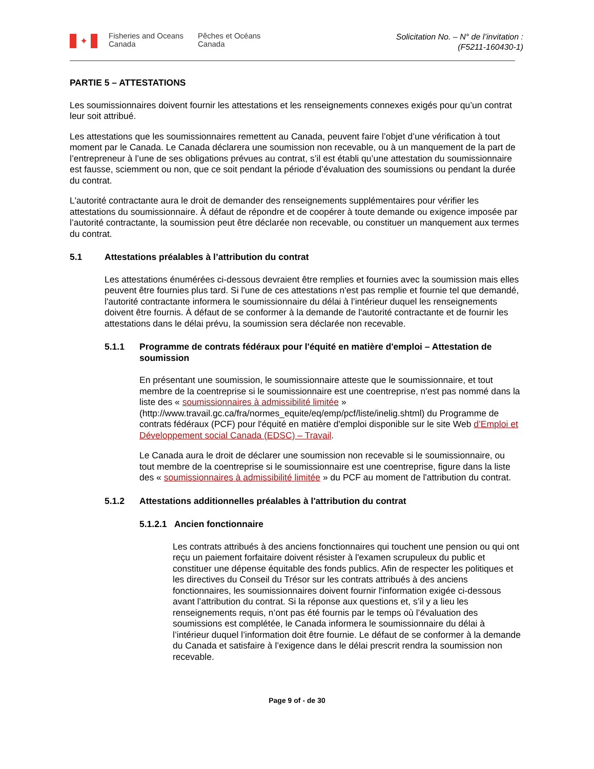✦
Fisheries and Oceans Canada
Pêches et Océans Canada
Solicitation No. – N° de l’invitation :
(F5211-160430-1)
PARTIE 5 – ATTESTATIONS
Les soumissionnaires doivent fournir les attestations et les renseignements connexes exigés pour qu’un contrat leur soit attribué.
Les attestations que les soumissionnaires remettent au Canada, peuvent faire l’objet d’une vérification à tout moment par le Canada. Le Canada déclarera une soumission non recevable, ou à un manquement de la part de l’entrepreneur à l’une de ses obligations prévues au contrat, s’il est établi qu’une attestation du soumissionnaire est fausse, sciemment ou non, que ce soit pendant la période d’évaluation des soumissions ou pendant la durée du contrat.
L'autorité contractante aura le droit de demander des renseignements supplémentaires pour vérifier les attestations du soumissionnaire. À défaut de répondre et de coopérer à toute demande ou exigence imposée par l’autorité contractante, la soumission peut être déclarée non recevable, ou constituer un manquement aux termes du contrat.
5.1 Attestations préalables à l’attribution du contrat
Les attestations énumérées ci-dessous devraient être remplies et fournies avec la soumission mais elles peuvent être fournies plus tard. Si l'une de ces attestations n'est pas remplie et fournie tel que demandé, l'autorité contractante informera le soumissionnaire du délai à l’intérieur duquel les renseignements doivent être fournis. À défaut de se conformer à la demande de l'autorité contractante et de fournir les attestations dans le délai prévu, la soumission sera déclarée non recevable.
5.1.1 Programme de contrats fédéraux pour l'équité en matière d'emploi – Attestation de soumission
En présentant une soumission, le soumissionnaire atteste que le soumissionnaire, et tout membre de la coentreprise si le soumissionnaire est une coentreprise, n'est pas nommé dans la liste des « soumissionnaires à admissibilité limitée » (http://www.travail.gc.ca/fra/normes_equite/eq/emp/pcf/liste/inelig.shtml) du Programme de contrats fédéraux (PCF) pour l'équité en matière d'emploi disponible sur le site Web d’Emploi et Développement social Canada (EDSC) – Travail.
Le Canada aura le droit de déclarer une soumission non recevable si le soumissionnaire, ou tout membre de la coentreprise si le soumissionnaire est une coentreprise, figure dans la liste des « soumissionnaires à admissibilité limitée » du PCF au moment de l'attribution du contrat.
5.1.2 Attestations additionnelles préalables à l'attribution du contrat
5.1.2.1 Ancien fonctionnaire
Les contrats attribués à des anciens fonctionnaires qui touchent une pension ou qui ont reçu un paiement forfaitaire doivent résister à l'examen scrupuleux du public et constituer une dépense équitable des fonds publics. Afin de respecter les politiques et les directives du Conseil du Trésor sur les contrats attribués à des anciens fonctionnaires, les soumissionnaires doivent fournir l'information exigée ci-dessous avant l’attribution du contrat. Si la réponse aux questions et, s’il y a lieu les renseignements requis, n’ont pas été fournis par le temps où l’évaluation des soumissions est complétée, le Canada informera le soumissionnaire du délai à l’intérieur duquel l’information doit être fournie. Le défaut de se conformer à la demande du Canada et satisfaire à l’exigence dans le délai prescrit rendra la soumission non recevable.
Page 9 of - de 30